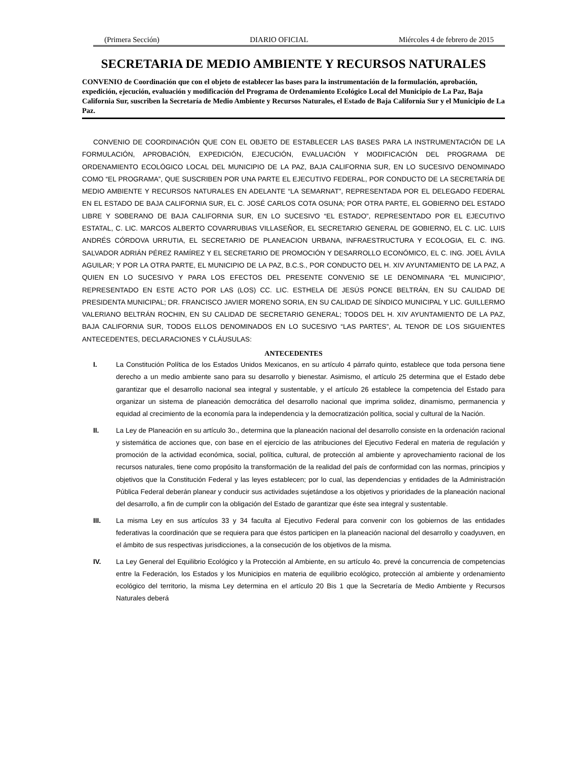(Primera Sección) DIARIO OFICIAL Miércoles 4 de febrero de 2015
SECRETARIA DE MEDIO AMBIENTE Y RECURSOS NATURALES
CONVENIO de Coordinación que con el objeto de establecer las bases para la instrumentación de la formulación, aprobación, expedición, ejecución, evaluación y modificación del Programa de Ordenamiento Ecológico Local del Municipio de La Paz, Baja California Sur, suscriben la Secretaría de Medio Ambiente y Recursos Naturales, el Estado de Baja California Sur y el Municipio de La Paz.
CONVENIO DE COORDINACIÓN QUE CON EL OBJETO DE ESTABLECER LAS BASES PARA LA INSTRUMENTACIÓN DE LA FORMULACIÓN, APROBACIÓN, EXPEDICIÓN, EJECUCIÓN, EVALUACIÓN Y MODIFICACIÓN DEL PROGRAMA DE ORDENAMIENTO ECOLÓGICO LOCAL DEL MUNICIPIO DE LA PAZ, BAJA CALIFORNIA SUR, EN LO SUCESIVO DENOMINADO COMO “EL PROGRAMA”, QUE SUSCRIBEN POR UNA PARTE EL EJECUTIVO FEDERAL, POR CONDUCTO DE LA SECRETARÍA DE MEDIO AMBIENTE Y RECURSOS NATURALES EN ADELANTE “LA SEMARNAT”, REPRESENTADA POR EL DELEGADO FEDERAL EN EL ESTADO DE BAJA CALIFORNIA SUR, EL C. JOSÉ CARLOS COTA OSUNA; POR OTRA PARTE, EL GOBIERNO DEL ESTADO LIBRE Y SOBERANO DE BAJA CALIFORNIA SUR, EN LO SUCESIVO “EL ESTADO”, REPRESENTADO POR EL EJECUTIVO ESTATAL, C. LIC. MARCOS ALBERTO COVARRUBIAS VILLASEÑOR, EL SECRETARIO GENERAL DE GOBIERNO, EL C. LIC. LUIS ANDRÉS CÓRDOVA URRUTIA, EL SECRETARIO DE PLANEACION URBANA, INFRAESTRUCTURA Y ECOLOGIA, EL C. ING. SALVADOR ADRIÁN PÉREZ RAMÍREZ Y EL SECRETARIO DE PROMOCIÓN Y DESARROLLO ECONÓMICO, EL C. ING. JOEL ÁVILA AGUILAR; Y POR LA OTRA PARTE, EL MUNICIPIO DE LA PAZ, B.C.S., POR CONDUCTO DEL H. XIV AYUNTAMIENTO DE LA PAZ, A QUIEN EN LO SUCESIVO Y PARA LOS EFECTOS DEL PRESENTE CONVENIO SE LE DENOMINARA “EL MUNICIPIO”, REPRESENTADO EN ESTE ACTO POR LAS (LOS) CC. LIC. ESTHELA DE JESÚS PONCE BELTRÁN, EN SU CALIDAD DE PRESIDENTA MUNICIPAL; DR. FRANCISCO JAVIER MORENO SORIA, EN SU CALIDAD DE SÍNDICO MUNICIPAL Y LIC. GUILLERMO VALERIANO BELTRÁN ROCHIN, EN SU CALIDAD DE SECRETARIO GENERAL; TODOS DEL H. XIV AYUNTAMIENTO DE LA PAZ, BAJA CALIFORNIA SUR, TODOS ELLOS DENOMINADOS EN LO SUCESIVO “LAS PARTES”, AL TENOR DE LOS SIGUIENTES ANTECEDENTES, DECLARACIONES Y CLÁUSULAS:
ANTECEDENTES
I. La Constitución Política de los Estados Unidos Mexicanos, en su artículo 4 párrafo quinto, establece que toda persona tiene derecho a un medio ambiente sano para su desarrollo y bienestar. Asimismo, el artículo 25 determina que el Estado debe garantizar que el desarrollo nacional sea integral y sustentable, y el artículo 26 establece la competencia del Estado para organizar un sistema de planeación democrática del desarrollo nacional que imprima solidez, dinamismo, permanencia y equidad al crecimiento de la economía para la independencia y la democratización política, social y cultural de la Nación.
II. La Ley de Planeación en su artículo 3o., determina que la planeación nacional del desarrollo consiste en la ordenación racional y sistemática de acciones que, con base en el ejercicio de las atribuciones del Ejecutivo Federal en materia de regulación y promoción de la actividad económica, social, política, cultural, de protección al ambiente y aprovechamiento racional de los recursos naturales, tiene como propósito la transformación de la realidad del país de conformidad con las normas, principios y objetivos que la Constitución Federal y las leyes establecen; por lo cual, las dependencias y entidades de la Administración Pública Federal deberán planear y conducir sus actividades sujetándose a los objetivos y prioridades de la planeación nacional del desarrollo, a fin de cumplir con la obligación del Estado de garantizar que éste sea integral y sustentable.
III. La misma Ley en sus artículos 33 y 34 faculta al Ejecutivo Federal para convenir con los gobiernos de las entidades federativas la coordinación que se requiera para que éstos participen en la planeación nacional del desarrollo y coadyuven, en el ámbito de sus respectivas jurisdicciones, a la consecución de los objetivos de la misma.
IV. La Ley General del Equilibrio Ecológico y la Protección al Ambiente, en su artículo 4o. prevé la concurrencia de competencias entre la Federación, los Estados y los Municipios en materia de equilibrio ecológico, protección al ambiente y ordenamiento ecológico del territorio, la misma Ley determina en el artículo 20 Bis 1 que la Secretaría de Medio Ambiente y Recursos Naturales deberá